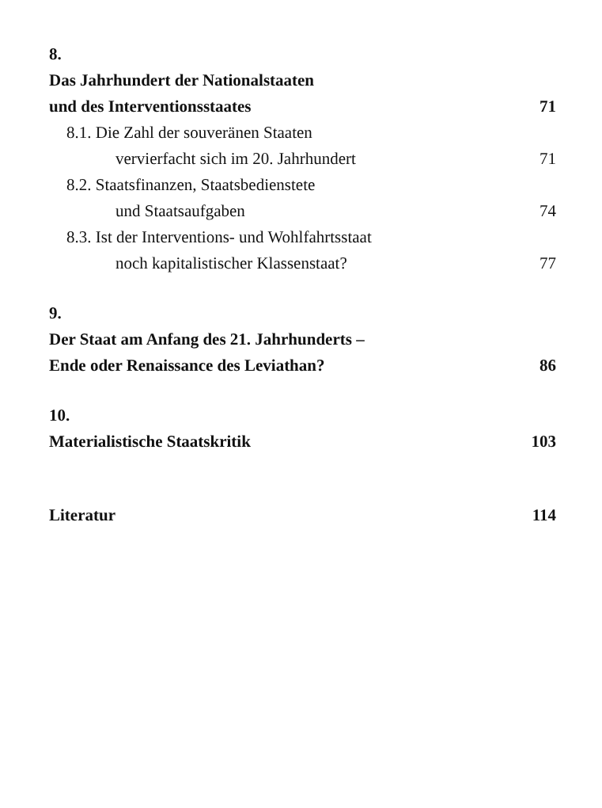8.
Das Jahrhundert der Nationalstaaten
und des Interventionsstaates 71
8.1. Die Zahl der souveränen Staaten
vervierfacht sich im 20. Jahrhundert 71
8.2. Staatsfinanzen, Staatsbedienstete
und Staatsaufgaben 74
8.3. Ist der Interventions- und Wohlfahrtsstaat
noch kapitalistischer Klassenstaat? 77
9.
Der Staat am Anfang des 21. Jahrhunderts –
Ende oder Renaissance des Leviathan? 86
10.
Materialistische Staatskritik 103
Literatur 114